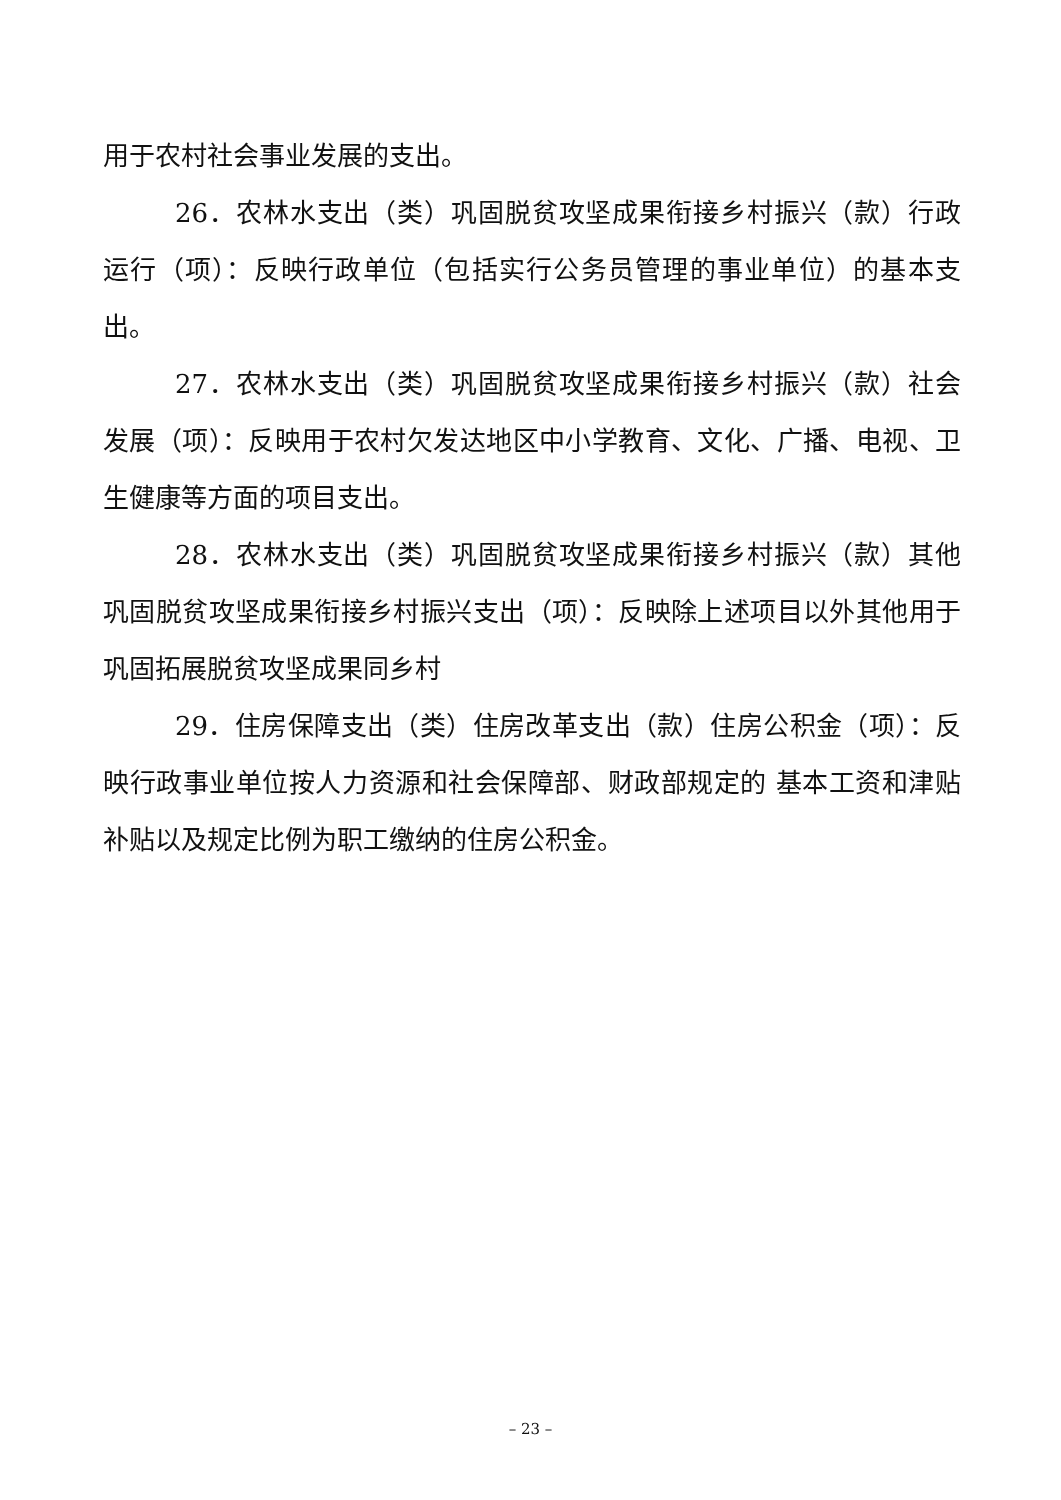用于农村社会事业发展的支出。
26．农林水支出（类）巩固脱贫攻坚成果衔接乡村振兴（款）行政运行（项）：反映行政单位（包括实行公务员管理的事业单位）的基本支出。
27．农林水支出（类）巩固脱贫攻坚成果衔接乡村振兴（款）社会发展（项）：反映用于农村欠发达地区中小学教育、文化、广播、电视、卫生健康等方面的项目支出。
28．农林水支出（类）巩固脱贫攻坚成果衔接乡村振兴（款）其他巩固脱贫攻坚成果衔接乡村振兴支出（项）：反映除上述项目以外其他用于巩固拓展脱贫攻坚成果同乡村
29．住房保障支出（类）住房改革支出（款）住房公积金（项）：反映行政事业单位按人力资源和社会保障部、财政部规定的 基本工资和津贴补贴以及规定比例为职工缴纳的住房公积金。
– 23 –